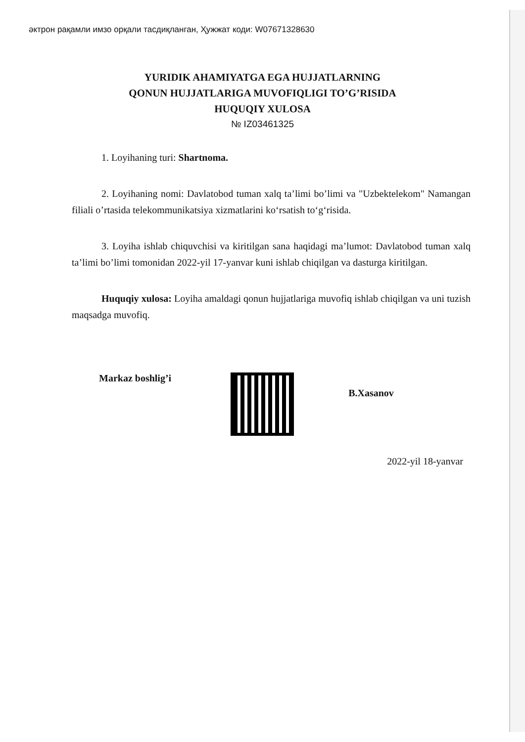əктрон рақамли имзо орқали тасдиқланган, Ҳужжат коди: W07671328630
YURIDIK AHAMIYATGA EGA HUJJATLARNING
QONUN HUJJATLARIGA MUVOFIQLIGI TO’G’RISIDA
HUQUQIY XULOSA
№ IZ03461325
1. Loyihaning turi: Shartnoma.
2. Loyihaning nomi: Davlatobod tuman xalq ta’limi bo’limi va "Uzbektelekom" Namangan filiali o’rtasida telekommunikatsiya xizmatlarini ko‘rsatish to‘g‘risida.
3. Loyiha ishlab chiquvchisi va kiritilgan sana haqidagi ma’lumot: Davlatobod tuman xalq ta’limi bo’limi tomonidan 2022-yil 17-yanvar kuni ishlab chiqilgan va dasturga kiritilgan.
Huquqiy xulosa: Loyiha amaldagi qonun hujjatlariga muvofiq ishlab chiqilgan va uni tuzish maqsadga muvofiq.
Markaz boshlig’i
B.Xasanov
2022-yil 18-yanvar